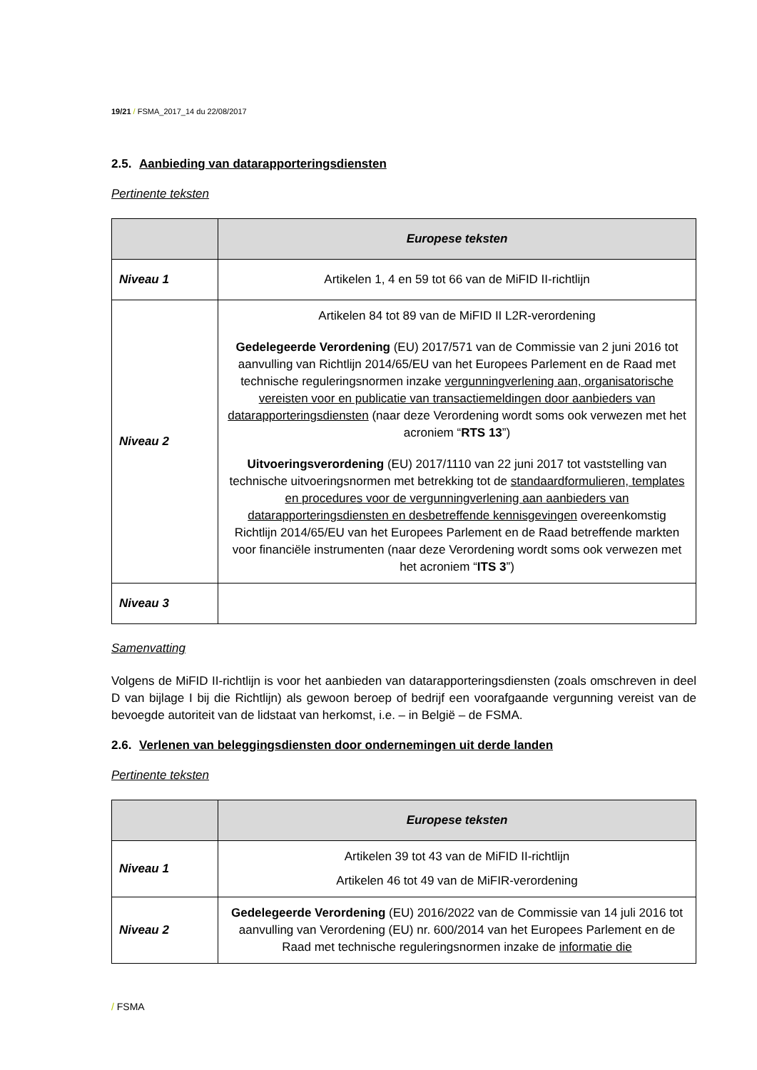19/21 / FSMA_2017_14 du 22/08/2017
2.5. Aanbieding van datarapporteringsdiensten
Pertinente teksten
| | Europese teksten |
| --- | --- |
| Niveau 1 | Artikelen 1, 4 en 59 tot 66 van de MiFID II-richtlijn |
| Niveau 2 | Artikelen 84 tot 89 van de MiFID II L2R-verordening Gedelegeerde Verordening (EU) 2017/571 van de Commissie van 2 juni 2016 tot aanvulling van Richtlijn 2014/65/EU van het Europees Parlement en de Raad met technische reguleringsnormen inzake vergunningverlening aan, organisatorische vereisten voor en publicatie van transactiemeldingen door aanbieders van datarapporteringsdiensten (naar deze Verordening wordt soms ook verwezen met het acroniem “ RTS 13 ”) Uitvoeringsverordening (EU) 2017/1110 van 22 juni 2017 tot vaststelling van technische uitvoeringsnormen met betrekking tot de standaardformulieren, templates en procedures voor de vergunningverlening aan aanbieders van datarapporteringsdiensten en desbetreffende kennisgevingen overeenkomstig Richtlijn 2014/65/EU van het Europees Parlement en de Raad betreffende markten voor financiële instrumenten (naar deze Verordening wordt soms ook verwezen met het acroniem “ ITS 3 ”) |
| Niveau 3 | |
Samenvatting
Volgens de MiFID II-richtlijn is voor het aanbieden van datarapporteringsdiensten (zoals omschreven in deel D van bijlage I bij die Richtlijn) als gewoon beroep of bedrijf een voorafgaande vergunning vereist van de bevoegde autoriteit van de lidstaat van herkomst, i.e. – in België – de FSMA.
2.6. Verlenen van beleggingsdiensten door ondernemingen uit derde landen
Pertinente teksten
| | Europese teksten |
| --- | --- |
| Niveau 1 | Artikelen 39 tot 43 van de MiFID II-richtlijn Artikelen 46 tot 49 van de MiFIR-verordening |
| Niveau 2 | Gedelegeerde Verordening (EU) 2016/2022 van de Commissie van 14 juli 2016 tot aanvulling van Verordening (EU) nr. 600/2014 van het Europees Parlement en de Raad met technische reguleringsnormen inzake de informatie die |
/ FSMA